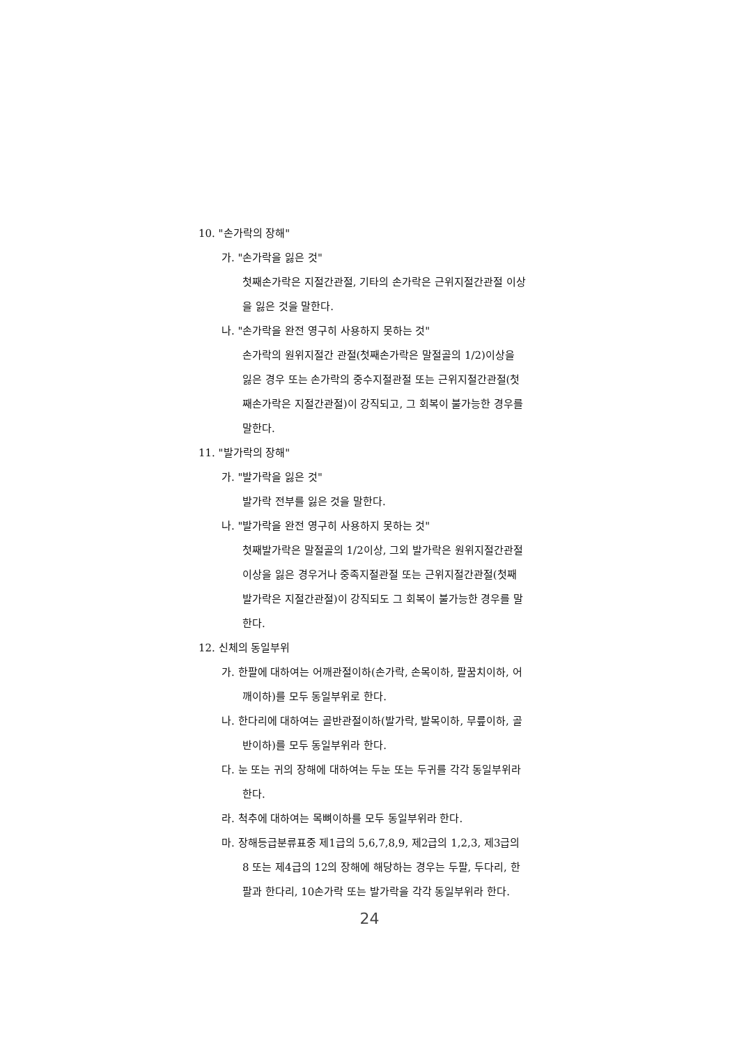10. "손가락의 장해"
가. "손가락을 잃은 것"
첫째손가락은 지절간관절, 기타의 손가락은 근위지절간관절 이상을 잃은 것을 말한다.
나. "손가락을 완전 영구히 사용하지 못하는 것"
손가락의 원위지절간 관절(첫째손가락은 말절골의 1/2)이상을 잃은 경우 또는 손가락의 중수지절관절 또는 근위지절간관절(첫째손가락은 지절간관절)이 강직되고, 그 회복이 불가능한 경우를 말한다.
11. "발가락의 장해"
가. "발가락을 잃은 것"
발가락 전부를 잃은 것을 말한다.
나. "발가락을 완전 영구히 사용하지 못하는 것"
첫째발가락은 말절골의 1/2이상, 그외 발가락은 원위지절간관절 이상을 잃은 경우거나 중족지절관절 또는 근위지절간관절(첫째발가락은 지절간관절)이 강직되도 그 회복이 불가능한 경우를 말한다.
12. 신체의 동일부위
가. 한팔에 대하여는 어깨관절이하(손가락, 손목이하, 팔꿈치이하, 어깨이하)를 모두 동일부위로 한다.
나. 한다리에 대하여는 골반관절이하(발가락, 발목이하, 무릎이하, 골반이하)를 모두 동일부위라 한다.
다. 눈 또는 귀의 장해에 대하여는 두눈 또는 두귀를 각각 동일부위라 한다.
라. 척추에 대하여는 목뼈이하를 모두 동일부위라 한다.
마. 장해등급분류표중 제1급의 5,6,7,8,9, 제2급의 1,2,3, 제3급의 8 또는 제4급의 12의 장해에 해당하는 경우는 두팔, 두다리, 한팔과 한다리, 10손가락 또는 발가락을 각각 동일부위라 한다.
24